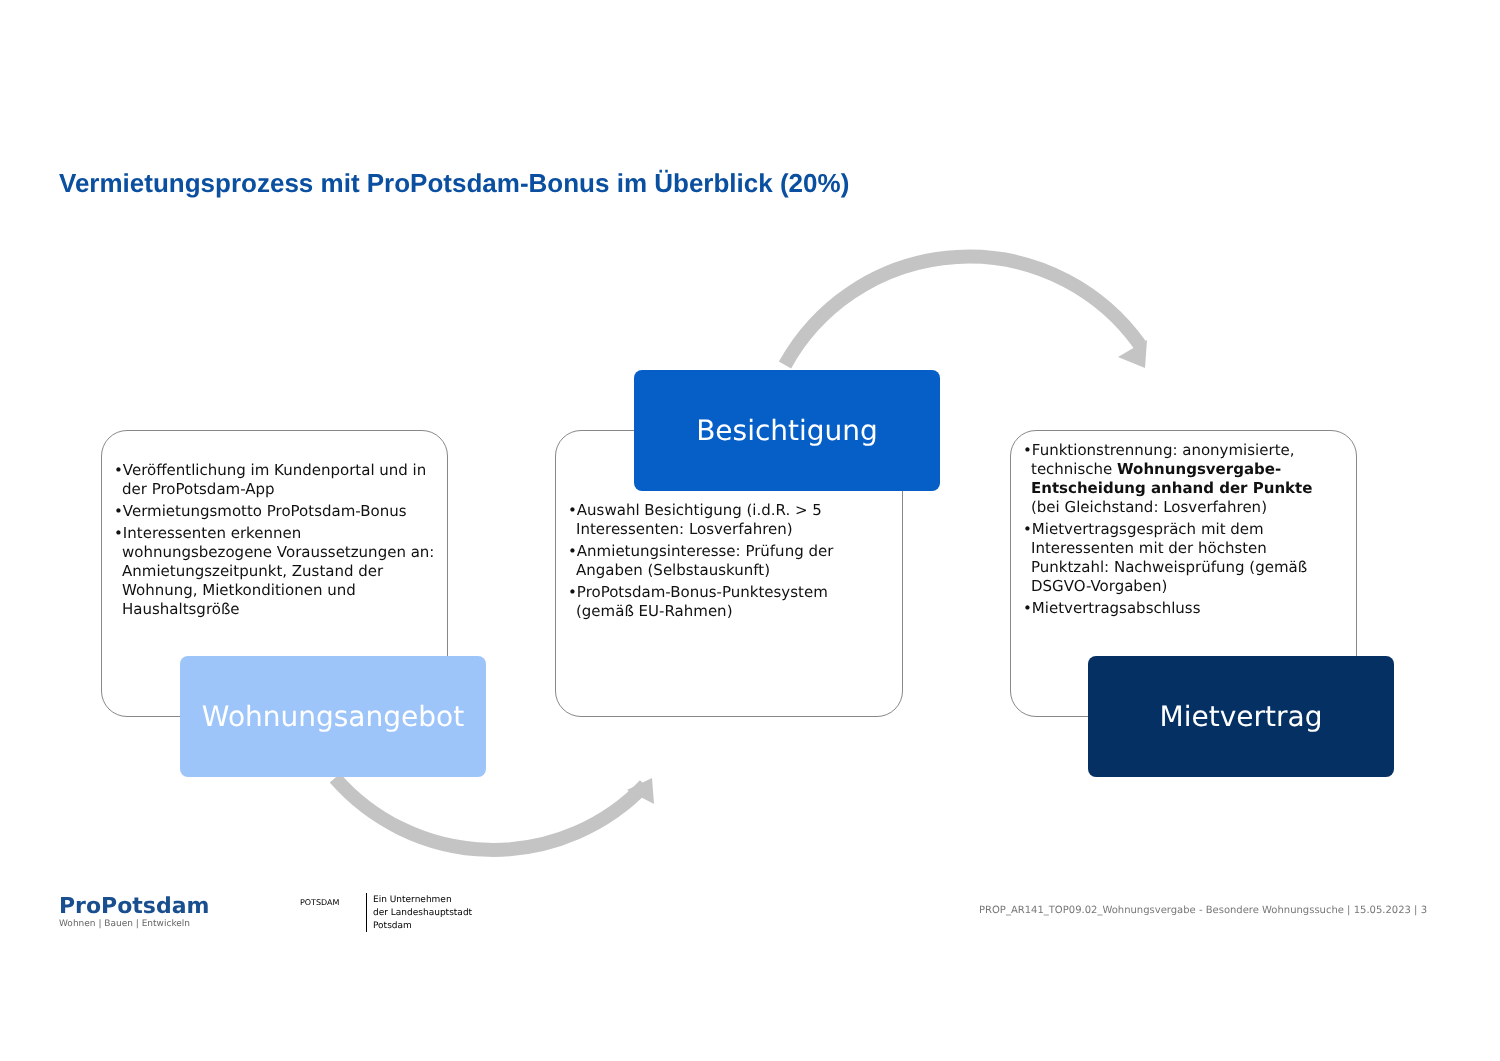Vermietungsprozess mit ProPotsdam-Bonus im Überblick (20%)
•Veröffentlichung im Kundenportal und in der ProPotsdam-App
•Vermietungsmotto ProPotsdam-Bonus
•Interessenten erkennen wohnungsbezogene Voraussetzungen an: Anmietungszeitpunkt, Zustand der Wohnung, Mietkonditionen und Haushaltsgröße
Wohnungsangebot
•Auswahl Besichtigung (i.d.R. > 5 Interessenten: Losverfahren)
•Anmietungsinteresse: Prüfung der Angaben (Selbstauskunft)
•ProPotsdam-Bonus-Punktesystem (gemäß EU-Rahmen)
Besichtigung
•Funktionstrennung: anonymisierte, technische Wohnungsvergabe-Entscheidung anhand der Punkte (bei Gleichstand: Losverfahren)
•Mietvertragsgespräch mit dem Interessenten mit der höchsten Punktzahl: Nachweisprüfung (gemäß DSGVO-Vorgaben)
•Mietvertragsabschluss
Mietvertrag
ProPotsdam
Wohnen | Bauen | Entwickeln
POTSDAM
Ein Unternehmen
der Landeshauptstadt
Potsdam
PROP_AR141_TOP09.02_Wohnungsvergabe - Besondere Wohnungssuche | 15.05.2023 | 3